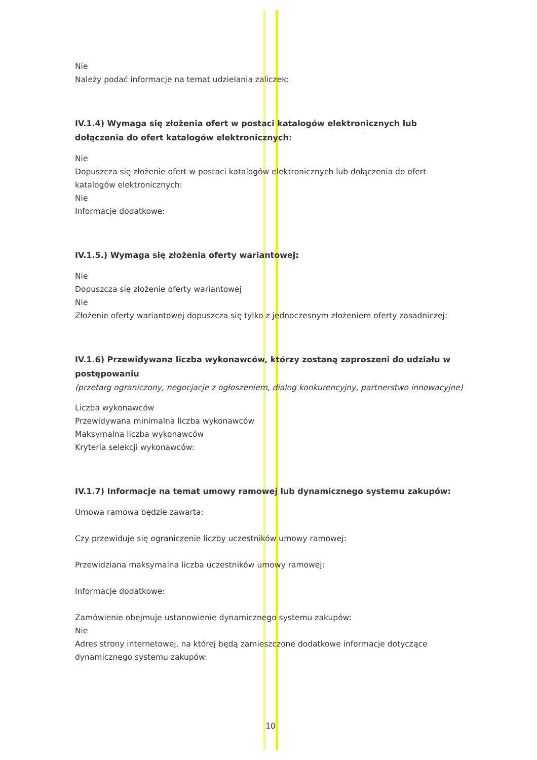Nie
Należy podać informacje na temat udzielania zaliczek:
IV.1.4) Wymaga się złożenia ofert w postaci katalogów elektronicznych lub dołączenia do ofert katalogów elektronicznych:
Nie
Dopuszcza się złożenie ofert w postaci katalogów elektronicznych lub dołączenia do ofert katalogów elektronicznych:
Nie
Informacje dodatkowe:
IV.1.5.) Wymaga się złożenia oferty wariantowej:
Nie
Dopuszcza się złożenie oferty wariantowej
Nie
Złożenie oferty wariantowej dopuszcza się tylko z jednoczesnym złożeniem oferty zasadniczej:
IV.1.6) Przewidywana liczba wykonawców, którzy zostaną zaproszeni do udziału w postępowaniu
(przetarg ograniczony, negocjacje z ogłoszeniem, dialog konkurencyjny, partnerstwo innowacyjne)
Liczba wykonawców
Przewidywana minimalna liczba wykonawców
Maksymalna liczba wykonawców
Kryteria selekcji wykonawców:
IV.1.7) Informacje na temat umowy ramowej lub dynamicznego systemu zakupów:
Umowa ramowa będzie zawarta:
Czy przewiduje się ograniczenie liczby uczestników umowy ramowej:
Przewidziana maksymalna liczba uczestników umowy ramowej:
Informacje dodatkowe:
Zamówienie obejmuje ustanowienie dynamicznego systemu zakupów:
Nie
Adres strony internetowej, na której będą zamieszczone dodatkowe informacje dotyczące dynamicznego systemu zakupów:
10